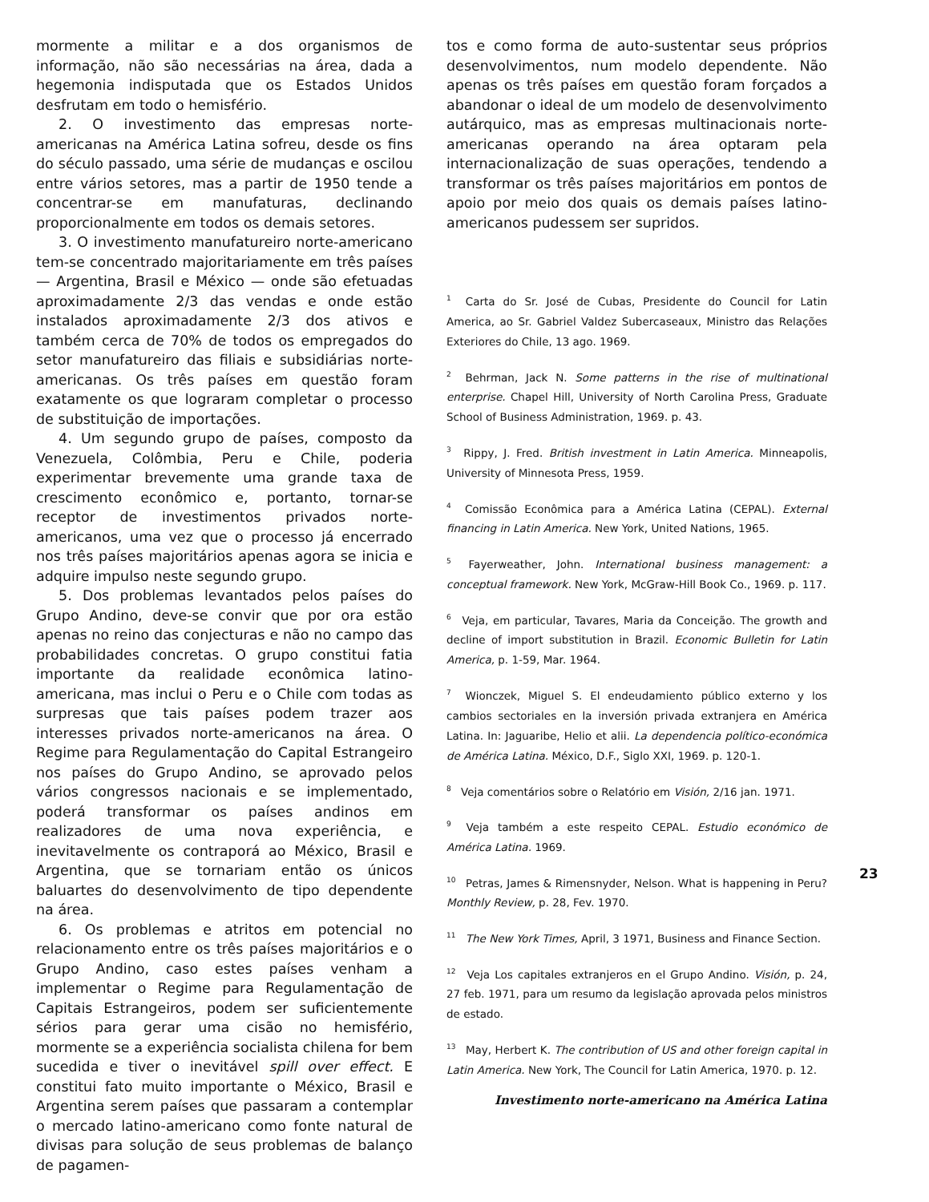mormente a militar e a dos organismos de informação, não são necessárias na área, dada a hegemonia indisputada que os Estados Unidos desfrutam em todo o hemisfério.
2. O investimento das empresas norte-americanas na América Latina sofreu, desde os fins do século passado, uma série de mudanças e oscilou entre vários setores, mas a partir de 1950 tende a concentrar-se em manufaturas, declinando proporcionalmente em todos os demais setores.
3. O investimento manufatureiro norte-americano tem-se concentrado majoritariamente em três países — Argentina, Brasil e México — onde são efetuadas aproximadamente 2/3 das vendas e onde estão instalados aproximadamente 2/3 dos ativos e também cerca de 70% de todos os empregados do setor manufatureiro das filiais e subsidiárias norte-americanas. Os três países em questão foram exatamente os que lograram completar o processo de substituição de importações.
4. Um segundo grupo de países, composto da Venezuela, Colômbia, Peru e Chile, poderia experimentar brevemente uma grande taxa de crescimento econômico e, portanto, tornar-se receptor de investimentos privados norte-americanos, uma vez que o processo já encerrado nos três países majoritários apenas agora se inicia e adquire impulso neste segundo grupo.
5. Dos problemas levantados pelos países do Grupo Andino, deve-se convir que por ora estão apenas no reino das conjecturas e não no campo das probabilidades concretas. O grupo constitui fatia importante da realidade econômica latino-americana, mas inclui o Peru e o Chile com todas as surpresas que tais países podem trazer aos interesses privados norte-americanos na área. O Regime para Regulamentação do Capital Estrangeiro nos países do Grupo Andino, se aprovado pelos vários congressos nacionais e se implementado, poderá transformar os países andinos em realizadores de uma nova experiência, e inevitavelmente os contraporá ao México, Brasil e Argentina, que se tornariam então os únicos baluartes do desenvolvimento de tipo dependente na área.
6. Os problemas e atritos em potencial no relacionamento entre os três países majoritários e o Grupo Andino, caso estes países venham a implementar o Regime para Regulamentação de Capitais Estrangeiros, podem ser suficientemente sérios para gerar uma cisão no hemisfério, mormente se a experiência socialista chilena for bem sucedida e tiver o inevitável spill over effect. E constitui fato muito importante o México, Brasil e Argentina serem países que passaram a contemplar o mercado latino-americano como fonte natural de divisas para solução de seus problemas de balanço de pagamen-
tos e como forma de auto-sustentar seus próprios desenvolvimentos, num modelo dependente. Não apenas os três países em questão foram forçados a abandonar o ideal de um modelo de desenvolvimento autárquico, mas as empresas multinacionais norte-americanas operando na área optaram pela internacionalização de suas operações, tendendo a transformar os três países majoritários em pontos de apoio por meio dos quais os demais países latino-americanos pudessem ser supridos.
<sup>1</sup> Carta do Sr. José de Cubas, Presidente do Council for Latin America, ao Sr. Gabriel Valdez Subercaseaux, Ministro das Relações Exteriores do Chile, 13 ago. 1969.
<sup>2</sup> Behrman, Jack N. Some patterns in the rise of multinational enterprise. Chapel Hill, University of North Carolina Press, Graduate School of Business Administration, 1969. p. 43.
<sup>3</sup> Rippy, J. Fred. British investment in Latin America. Minneapolis, University of Minnesota Press, 1959.
<sup>4</sup> Comissão Econômica para a América Latina (CEPAL). External financing in Latin America. New York, United Nations, 1965.
<sup>5</sup> Fayerweather, John. International business management: a conceptual framework. New York, McGraw-Hill Book Co., 1969. p. 117.
<sup>6</sup> Veja, em particular, Tavares, Maria da Conceição. The growth and decline of import substitution in Brazil. Economic Bulletin for Latin America, p. 1-59, Mar. 1964.
<sup>7</sup> Wionczek, Miguel S. El endeudamiento público externo y los cambios sectoriales en la inversión privada extranjera en América Latina. In: Jaguaribe, Helio et alii. La dependencia político-económica de América Latina. México, D.F., Siglo XXI, 1969. p. 120-1.
<sup>8</sup> Veja comentários sobre o Relatório em Visión, 2/16 jan. 1971.
<sup>9</sup> Veja também a este respeito CEPAL. Estudio económico de América Latina. 1969.
<sup>10</sup> Petras, James & Rimensnyder, Nelson. What is happening in Peru? Monthly Review, p. 28, Fev. 1970.
<sup>11</sup> The New York Times, April, 3 1971, Business and Finance Section.
<sup>12</sup> Veja Los capitales extranjeros en el Grupo Andino. Visión, p. 24, 27 feb. 1971, para um resumo da legislação aprovada pelos ministros de estado.
<sup>13</sup> May, Herbert K. The contribution of US and other foreign capital in Latin America. New York, The Council for Latin America, 1970. p. 12.
Investimento norte-americano na América Latina
23